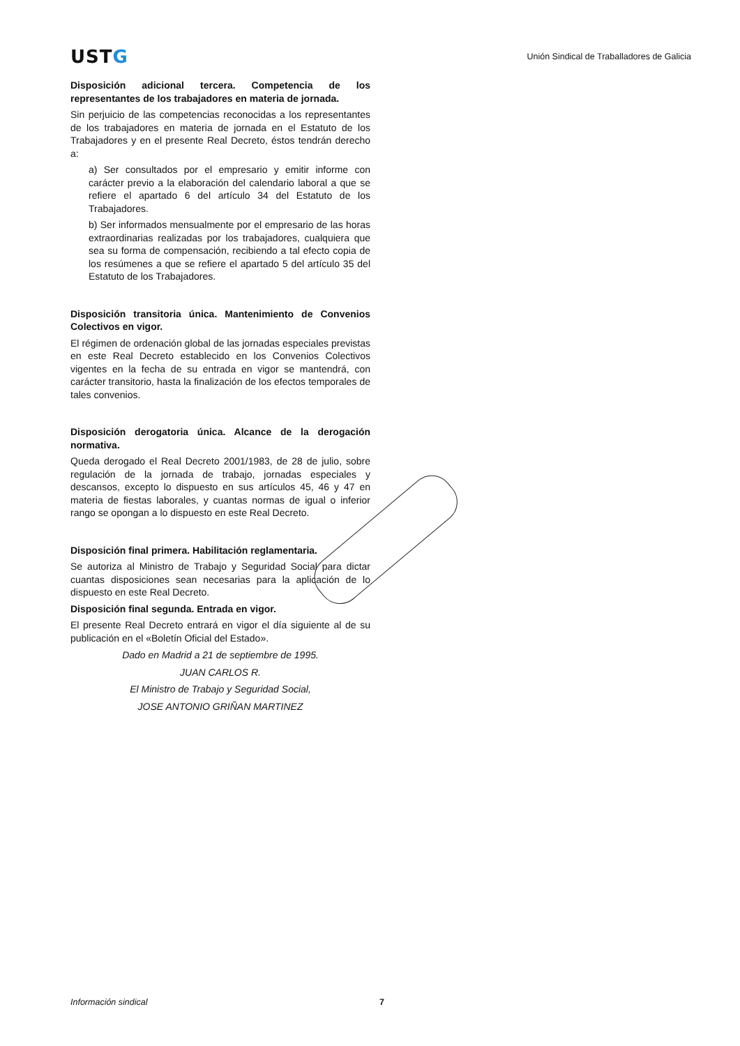USTG
Unión Sindical de Traballadores de Galicia
Disposición adicional tercera. Competencia de los representantes de los trabajadores en materia de jornada.
Sin perjuicio de las competencias reconocidas a los representantes de los trabajadores en materia de jornada en el Estatuto de los Trabajadores y en el presente Real Decreto, éstos tendrán derecho a:
a) Ser consultados por el empresario y emitir informe con carácter previo a la elaboración del calendario laboral a que se refiere el apartado 6 del artículo 34 del Estatuto de los Trabajadores.
b) Ser informados mensualmente por el empresario de las horas extraordinarias realizadas por los trabajadores, cualquiera que sea su forma de compensación, recibiendo a tal efecto copia de los resúmenes a que se refiere el apartado 5 del artículo 35 del Estatuto de los Trabajadores.
Disposición transitoria única. Mantenimiento de Convenios Colectivos en vigor.
El régimen de ordenación global de las jornadas especiales previstas en este Real Decreto establecido en los Convenios Colectivos vigentes en la fecha de su entrada en vigor se mantendrá, con carácter transitorio, hasta la finalización de los efectos temporales de tales convenios.
Disposición derogatoria única. Alcance de la derogación normativa.
Queda derogado el Real Decreto 2001/1983, de 28 de julio, sobre regulación de la jornada de trabajo, jornadas especiales y descansos, excepto lo dispuesto en sus artículos 45, 46 y 47 en materia de fiestas laborales, y cuantas normas de igual o inferior rango se opongan a lo dispuesto en este Real Decreto.
Disposición final primera. Habilitación reglamentaria.
Se autoriza al Ministro de Trabajo y Seguridad Social para dictar cuantas disposiciones sean necesarias para la aplicación de lo dispuesto en este Real Decreto.
Disposición final segunda. Entrada en vigor.
El presente Real Decreto entrará en vigor el día siguiente al de su publicación en el «Boletín Oficial del Estado».
Dado en Madrid a 21 de septiembre de 1995.
JUAN CARLOS R.
El Ministro de Trabajo y Seguridad Social,
JOSE ANTONIO GRIÑAN MARTINEZ
Información sindical 7